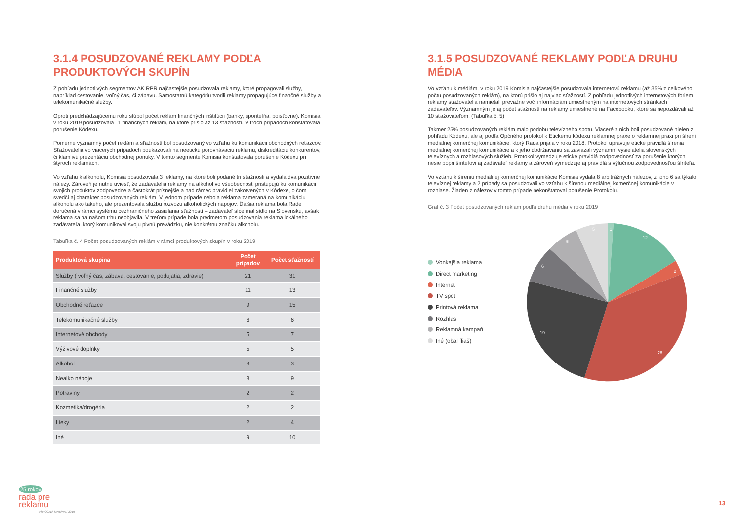3.1.4 POSUDZOVANÉ REKLAMY PODĽA PRODUKTOVÝCH SKUPÍN
Z pohľadu jednotlivých segmentov AK RPR najčastejšie posudzovala reklamy, ktoré propagovali služby, napríklad cestovanie, voľný čas, či zábavu. Samostatnú kategóriu tvorili reklamy propagujúce finančné služby a telekomunikačné služby.
Oproti predchádzajúcemu roku stúpol počet reklám finančných inštitúcií (banky, sporiteľňa, poisťovne). Komisia v roku 2019 posudzovala 11 finančných reklám, na ktoré prišlo až 13 sťažností. V troch prípadoch konštatovala porušenie Kódexu.
Pomerne významný počet reklám a sťažností bol posudzovaný vo vzťahu ku komunikácii obchodných reťazcov. Sťažovatelia vo viacerých prípadoch poukazovali na neetickú porovnávaciu reklamu, diskreditáciu konkurentov, či klamlivú prezentáciu obchodnej ponuky. V tomto segmente Komisia konštatovala porušenie Kódexu pri štyroch reklamách.
Vo vzťahu k alkoholu, Komisia posudzovala 3 reklamy, na ktoré boli podané tri sťažnosti a vydala dva pozitívne nálezy. Zároveň je nutné uviesť, že zadávatelia reklamy na alkohol vo všeobecnosti pristupujú ku komunikácii svojich produktov zodpovedne a častokrát prísnejšie a nad rámec pravidiel zakotvených v Kódexe, o čom svedčí aj charakter posudzovaných reklám. V jednom prípade nebola reklama zameraná na komunikáciu alkoholu ako takého, ale prezentovala službu rozvozu alkoholických nápojov. Ďalšia reklama bola Rade doručená v rámci systému cezhraničného zasielania sťažností – zadávateľ síce mal sídlo na Slovensku, avšak reklama sa na našom trhu neobjavila. V treťom prípade bola predmetom posudzovania reklama lokálneho zadávateľa, ktorý komunikoval svoju pivnú prevádzku, nie konkrétnu značku alkoholu.
Tabuľka č. 4 Počet posudzovaných reklám v rámci produktových skupín v roku 2019
| Produktová skupina | Počet prípadov | Počet sťažností |
| --- | --- | --- |
| Služby ( voľný čas, zábava, cestovanie, podujatia, zdravie) | 21 | 31 |
| Finančné služby | 11 | 13 |
| Obchodné reťazce | 9 | 15 |
| Telekomunikačné služby | 6 | 6 |
| Internetové obchody | 5 | 7 |
| Výživové doplnky | 5 | 5 |
| Alkohol | 3 | 3 |
| Nealko nápoje | 3 | 9 |
| Potraviny | 2 | 2 |
| Kozmetika/drogéria | 2 | 2 |
| Lieky | 2 | 4 |
| Iné | 9 | 10 |
3.1.5 POSUDZOVANÉ REKLAMY PODĽA DRUHU MÉDIA
Vo vzťahu k médiám, v roku 2019 Komisia najčastejšie posudzovala internetovú reklamu (až 35% z celkového počtu posudzovaných reklám), na ktorú prišlo aj najviac sťažností. Z pohľadu jednotlivých internetových foriem reklamy sťažovatelia namietali prevažne voči informáciám umiestneným na internetových stránkach zadávateľov. Významným je aj počet sťažností na reklamy umiestnené na Facebooku, ktoré sa nepozdávali až 10 sťažovateľom. (Tabuľka č. 5)
Takmer 25% posudzovaných reklám malo podobu televízneho spotu. Viaceré z nich boli posudzované nielen z pohľadu Kódexu, ale aj podľa Opčného protokol k Etickému kódexu reklamnej praxe o reklamnej praxi pri šírení mediálnej komerčnej komunikácie, ktorý Rada prijala v roku 2018. Protokol upravuje etické pravidlá šírenia mediálnej komerčnej komunikácie a k jeho dodržiavaniu sa zaviazali významní vysielatelia slovenských televíznych a rozhlasových služieb. Protokol vymedzuje etické pravidlá zodpovednosť za porušenie ktorých nesie popri šíriteľovi aj zadávateľ reklamy a zároveň vymedzuje aj pravidlá s výlučnou zodpovednosťou šíriteľa.
Vo vzťahu k šíreniu mediálnej komerčnej komunikácie Komisia vydala 8 arbitrážnych nálezov, z toho 6 sa týkalo televíznej reklamy a 2 prípady sa posudzovali vo vzťahu k šírenou mediálnej komerčnej komunikácie v rozhlase. Žiaden z nálezov v tomto prípade nekonštatoval porušenie Protokolu.
Graf č. 3 Počet posudzovaných reklám podľa druhu média v roku 2019
Vonkajšia reklama
Direct marketing
Internet
TV spot
Printová reklama
Rozhlas
Reklamná kampaň
Iné (obal fliaš)
1
12
2
28
19
6
5
5
25 rokov
rada pre
reklamu
VÝROČNÁ SPRÁVA / 2019
13